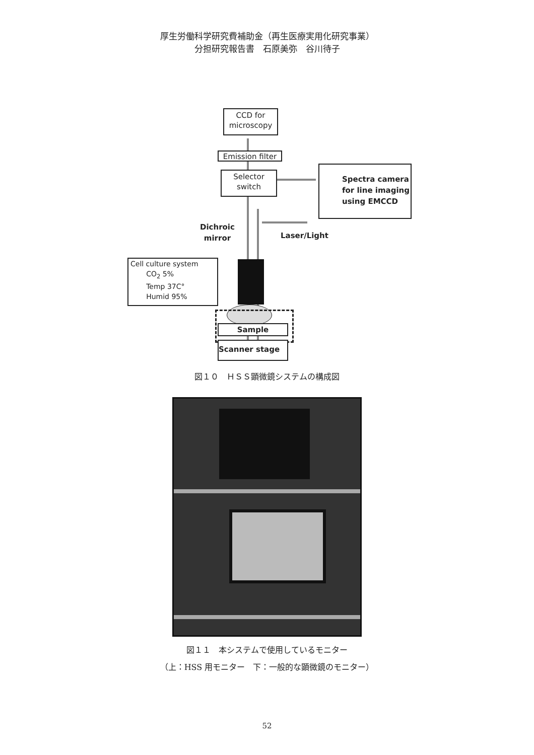厚生労働科学研究費補助金（再生医療実用化研究事業）
分担研究報告書　石原美弥　谷川待子
CCD for
microscopy
Emission filter
Selector
switch
Spectra camera
for line imaging
using EMCCD
Dichroic
mirror
Laser/Light
Cell culture system
CO<sub>2</sub> 5%
Temp 37C°
Humid 95%
Sample
Scanner stage
図１０　ＨＳＳ顕微鏡システムの構成図
図１１　本システムで使用しているモニター
（上：HSS 用モニター　下：一般的な顕微鏡のモニター）
52